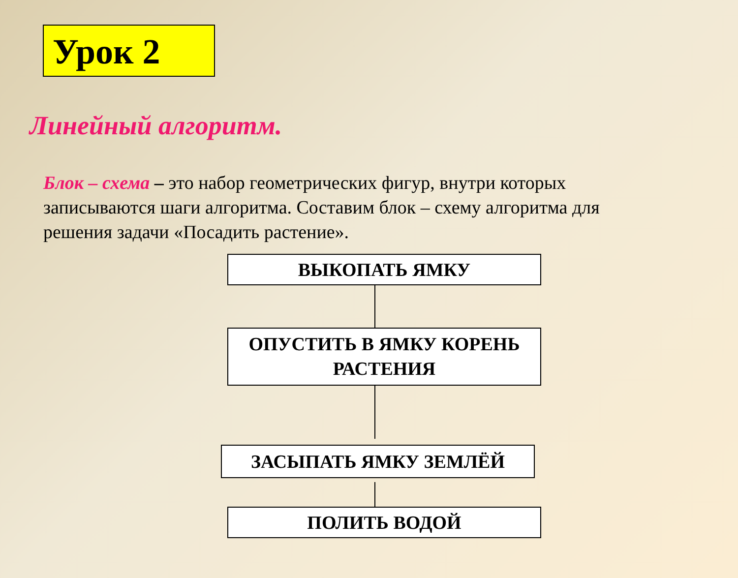Урок 2
Линейный алгоритм.
Блок – схема – это набор геометрических фигур, внутри которых записываются шаги алгоритма. Составим блок – схему алгоритма для решения задачи «Посадить растение».
ВЫКОПАТЬ ЯМКУ
ОПУСТИТЬ В ЯМКУ КОРЕНЬ РАСТЕНИЯ
ЗАСЫПАТЬ ЯМКУ ЗЕМЛЁЙ
ПОЛИТЬ ВОДОЙ